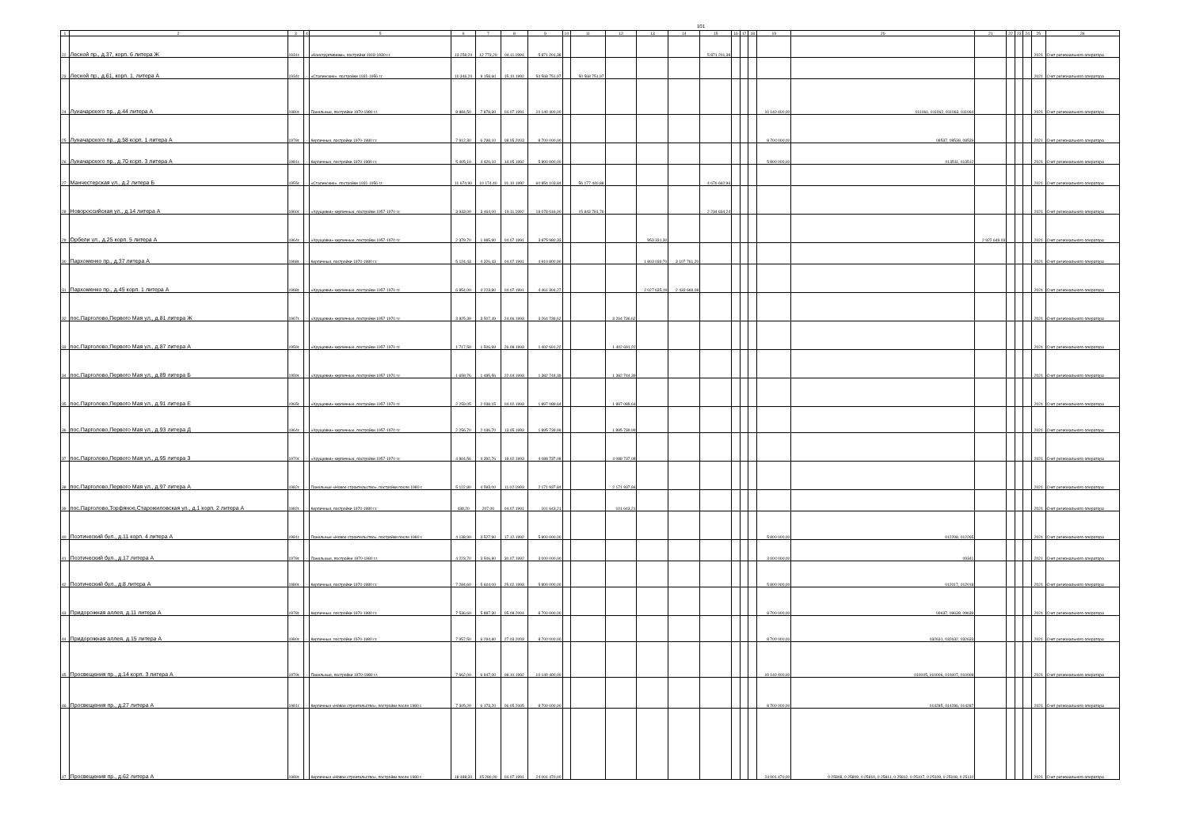101
| 1 | 2 | 3 | 4 | 5 | 6 | 7 | 8 | 9 | 10 | 11 | 12 | 13 | 14 | 15 | 16 | 17 | 18 | 19 | 20 | 21 | 22 | 23 | 24 | 25 | 26 |
| --- | --- | --- | --- | --- | --- | --- | --- | --- | --- | --- | --- | --- | --- | --- | --- | --- | --- | --- | --- | --- | --- | --- | --- | --- | --- |
| 22 | Лесной пр., д.37, корп. 6 литера Ж | 1931г. | - | «Конструктивизм», постройки 1918-1930 г.г. | 13 259,20 | 12 773,20 | 04.11.1994 | 5 871 201,38 | | | | | | 5 871 201,38 | | | | | | | | | | 2021 | Счет регионального оператора |
| 23 | Лесной пр., д.61, корп. 1, литера А | 1934г. | - | «Сталинские», постройки 1931-1956 г.г. | 10 346,20 | 9 158,60 | 15.10.1992 | 50 568 751,97 | | 50 568 751,97 | | | | | | | | | | | | | | 2021 | Счет регионального оператора |
| 24 | Луначарского пр., д.44 литера А | 1980г. | - | Панельные, постройки 1970-1980 г.г. | 8 884,50 | 7 878,30 | 04.07.1991 | 10 140 400,00 | | | | | | | | | | 10 140 400,00 | 011061, 011062, 011063, 011064 | | | | | 2021 | Счет регионального оператора |
| 25 | Луначарского пр., д.58 корп. 1 литера А | 1978г. | - | Кирпичные, постройки 1970-1980 г.г. | 7 912,30 | 6 298,10 | 08.05.2003 | 8 700 000,00 | | | | | | | | | | 8 700 000,00 | 08537, 08538, 08539 | | | | | 2021 | Счет регионального оператора |
| 26 | Луначарского пр., д.70 корп. 3 литера А | 1981г. | - | Кирпичные, постройки 1970-1980 г.г. | 5 405,10 | 4 420,10 | 14.05.1992 | 5 800 000,00 | | | | | | | | | | 5 800 000,00 | 013511, 013512 | | | | | 2021 | Счет регионального оператора |
| 27 | Манчестерская ул., д.2 литера Б | 1955г. | - | «Сталинские», постройки 1931-1956 г.г. | 11 674,90 | 10 174,40 | 01.10.1992 | 60 854 103,84 | | 56 177 440,88 | | | | 4 676 662,96 | | | | | | | | | | 2021 | Счет регионального оператора |
| 28 | Новороссийская ул., д.14 литера А | 1960г. | - | «Хрущевки» кирпичные, постройки 1957-1970 г.г. | 3 933,00 | 3 464,00 | 19.11.1992 | 18 078 616,00 | | 15 843 781,76 | | | | 2 234 834,24 | | | | | | | | | | 2021 | Счет регионального оператора |
| 29 | Орбели ул., д.25 корп. 5 литера А | 1964г. | - | «Хрущевки» кирпичные, постройки 1957-1970 г.г. | 2 379,70 | 1 985,90 | 04.07.1991 | 3 875 980,33 | | | | 953 331,30 | | | | | | | | 2 922 649,03 | | | | 2021 | Счет регионального оператора |
| 30 | Пархоменко пр., д.37 литера А | 1968г. | - | Кирпичные, постройки 1970-1980 г.г. | 5 124,43 | 4 326,43 | 04.07.1991 | 4 910 800,90 | | | | 1 803 039,70 | 3 107 761,20 | | | | | | | | | | | 2021 | Счет регионального оператора |
| 31 | Пархоменко пр., д.45 корп. 1 литера А | 1968г. | - | «Хрущевки» кирпичные, постройки 1957-1970 г.г. | 6 854,00 | 4 223,80 | 04.07.1991 | 4 461 304,27 | | | | 2 027 635,19 | 2 433 669,08 | | | | | | | | | | | 2021 | Счет регионального оператора |
| 32 | пос.Парголово,Первого Мая ул., д.81 литера Ж | 1967г. | - | «Хрущевки» кирпичные, постройки 1957-1970 г.г. | 3 825,39 | 3 507,49 | 24.06.1993 | 3 264 736,62 | | | 3 264 736,62 | | | | | | | | | | | | | 2021 | Счет регионального оператора |
| 33 | пос.Парголово,Первого Мая ул., д.87 литера А | 1959г. | - | «Хрущевки» кирпичные, постройки 1957-1970 г.г. | 1 717,59 | 1 506,99 | 26.08.1993 | 1 402 691,22 | | | 1 402 691,22 | | | | | | | | | | | | | 2021 | Счет регионального оператора |
| 34 | пос.Парголово,Первого Мая ул., д.89 литера Б | 1959г. | - | «Хрущевки» кирпичные, постройки 1957-1970 г.г. | 1 658,76 | 1 485,56 | 22.04.1993 | 1 382 744,39 | | | 1 382 744,39 | | | | | | | | | | | | | 2021 | Счет регионального оператора |
| 35 | пос.Парголово,Первого Мая ул., д.91 литера Е | 1965г. | - | «Хрущевки» кирпичные, постройки 1957-1970 г.г. | 2 259,05 | 2 038,15 | 04.02.1993 | 1 897 089,64 | | | 1 897 089,64 | | | | | | | | | | | | | 2021 | Счет регионального оператора |
| 36 | пос.Парголово,Первого Мая ул., д.93 литера Д | 1964г. | - | «Хрущевки» кирпичные, постройки 1957-1970 г.г. | 2 256,70 | 2 036,70 | 13.05.1993 | 1 895 739,99 | | | 1 895 739,99 | | | | | | | | | | | | | 2021 | Счет регионального оператора |
| 37 | пос.Парголово,Первого Мая ул., д.95 литера З | 1970г. | - | «Хрущевки» кирпичные, постройки 1957-1970 г.г. | 4 804,56 | 4 392,76 | 18.02.1993 | 4 088 737,08 | | | 4 088 737,08 | | | | | | | | | | | | | 2021 | Счет регионального оператора |
| 38 | пос.Парголово,Первого Мая ул., д.97 литера А | 1982г. | - | Панельные «Новое строительство», постройки после 1980 г. | 5 122,80 | 4 593,00 | 11.02.1993 | 2 171 937,84 | | | 2 171 937,84 | | | | | | | | | | | | | 2021 | Счет регионального оператора |
| 39 | пос.Парголово,Торфяное,Старожиловская ул., д.1 корп. 2 литера А | 1982г. | - | Кирпичные, постройки 1970-1980 г.г. | 438,20 | 207,00 | 04.07.1991 | 101 643,21 | | | 101 643,21 | | | | | | | | | | | | | 2021 | Счет регионального оператора |
| 40 | Поэтический бул., д.11 корп. 4 литера А | 1981г. | - | Панельные «Новое строительство», постройки после 1980 г. | 4 138,90 | 3 527,90 | 17.12.1992 | 5 800 000,00 | | | | | | | | | | 5 800 000,00 | 012208, 012265 | | | | | 2021 | Счет регионального оператора |
| 41 | Поэтический бул., д.17 литера А | 1978г. | - | Панельные, постройки 1970-1980 г.г. | 4 223,70 | 3 506,80 | 30.07.1992 | 3 000 000,00 | | | | | | | | | | 3 000 000,00 | 09341 | | | | | 2021 | Счет регионального оператора |
| 42 | Поэтический бул., д.8 литера А | 1980г. | - | Кирпичные, постройки 1970-1980 г.г. | 7 284,60 | 5 604,00 | 25.02.1993 | 5 800 000,00 | | | | | | | | | | 5 800 000,00 | 012017, 012018 | | | | | 2021 | Счет регионального оператора |
| 43 | Придорожная аллея, д.11 литера А | 1978г. | - | Кирпичные, постройки 1970-1980 г.г. | 7 536,60 | 5 887,30 | 05.08.2004 | 8 700 000,00 | | | | | | | | | | 8 700 000,00 | 09637, 09638, 09639 | | | | | 2021 | Счет регионального оператора |
| 44 | Придорожная аллея, д.15 литера А | 1980г. | - | Кирпичные, постройки 1970-1980 г.г. | 7 957,50 | 6 294,80 | 27.03.2003 | 8 700 000,00 | | | | | | | | | | 8 700 000,00 | 032631, 032632, 032633 | | | | | 2021 | Счет регионального оператора |
| 45 | Просвещения пр., д.14 корп. 3 литера А | 1979г. | - | Панельные, постройки 1970-1980 г.г. | 7 662,00 | 6 947,00 | 08.10.1992 | 10 140 400,00 | | | | | | | | | | 10 140 400,00 | 010005, 010006, 010007, 010008 | | | | | 2021 | Счет регионального оператора |
| 46 | Просвещения пр., д.27 литера А | 1981г. | - | Кирпичные «Новое строительство», постройки после 1980 г. | 7 305,20 | 6 173,20 | 06.05.2005 | 8 700 000,00 | | | | | | | | | | 8 700 000,00 | 014285, 014286, 014287 | | | | | 2021 | Счет регионального оператора |
| 47 | Просвещения пр., д.62 литера А | 1989г. | - | Кирпичные «Новое строительство», постройки после 1980 г. | 18 488,30 | 15 280,00 | 04.07.1991 | 24 001 470,00 | | | | | | | | | | 24 001 470,00 | 0 25808, 0 25809, 0 25810, 0 25811, 0 25812, 0 25107, 0 25109, 0 25108, 0 25110 | | | | | 2021 | Счет регионального оператора |